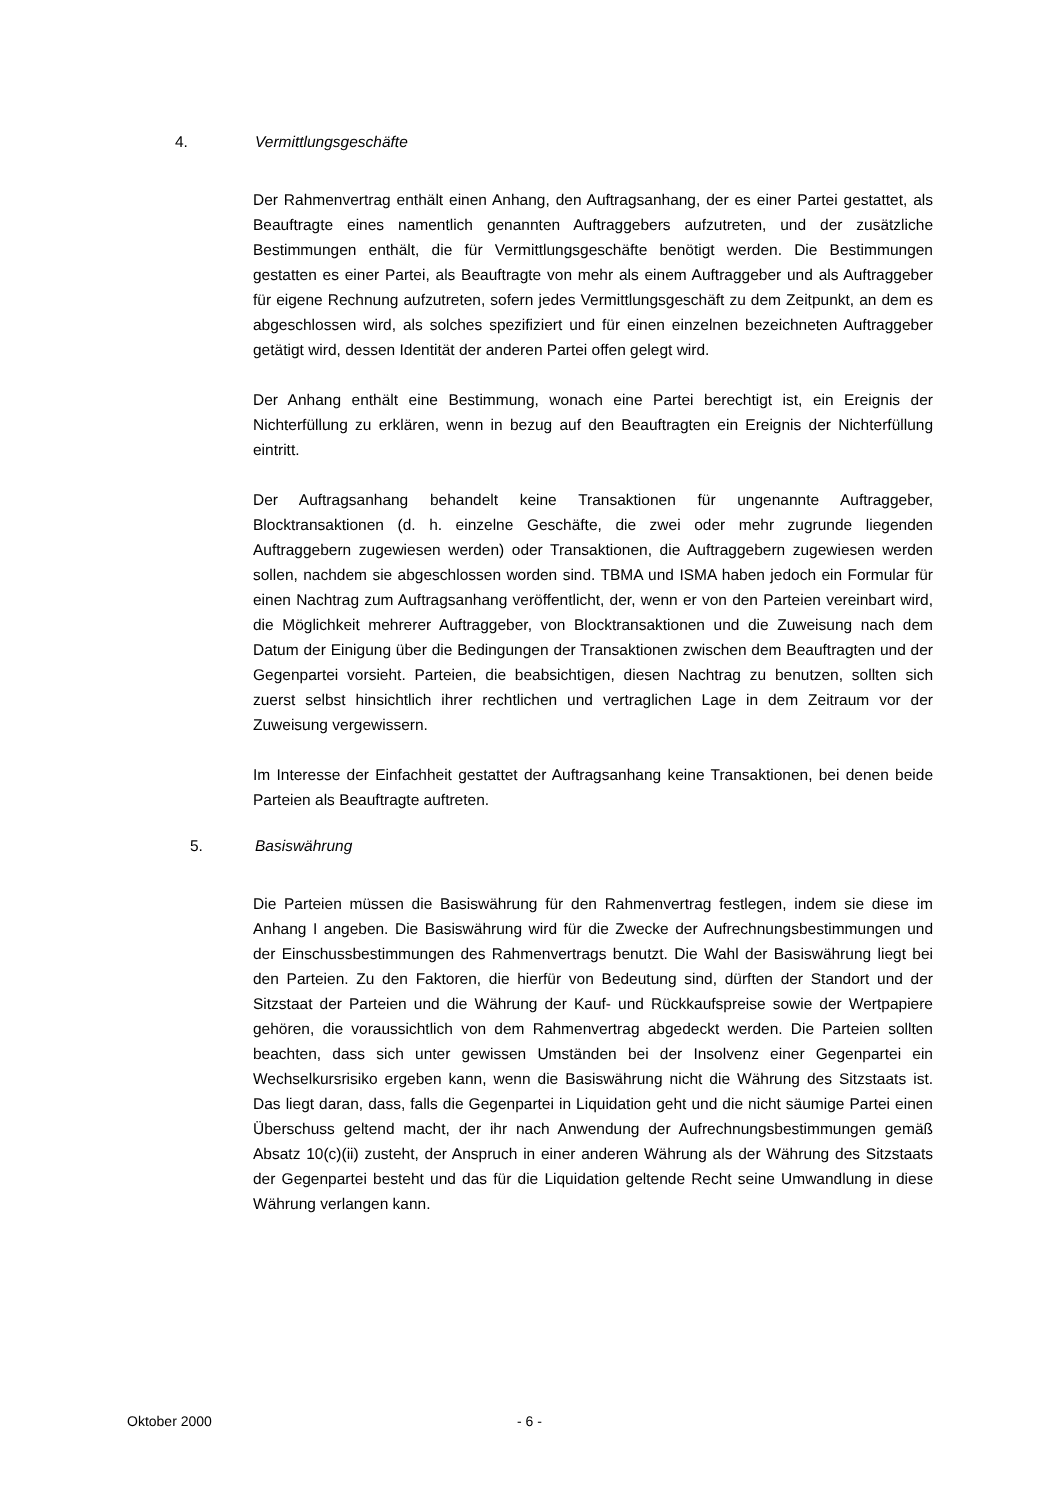4. Vermittlungsgeschäfte
Der Rahmenvertrag enthält einen Anhang, den Auftragsanhang, der es einer Partei gestattet, als Beauftragte eines namentlich genannten Auftraggebers aufzutreten, und der zusätzliche Bestimmungen enthält, die für Vermittlungsgeschäfte benötigt werden. Die Bestimmungen gestatten es einer Partei, als Beauftragte von mehr als einem Auftraggeber und als Auftraggeber für eigene Rechnung aufzutreten, sofern jedes Vermittlungsgeschäft zu dem Zeitpunkt, an dem es abgeschlossen wird, als solches spezifiziert und für einen einzelnen bezeichneten Auftraggeber getätigt wird, dessen Identität der anderen Partei offen gelegt wird.
Der Anhang enthält eine Bestimmung, wonach eine Partei berechtigt ist, ein Ereignis der Nichterfüllung zu erklären, wenn in bezug auf den Beauftragten ein Ereignis der Nichterfüllung eintritt.
Der Auftragsanhang behandelt keine Transaktionen für ungenannte Auftraggeber, Blocktransaktionen (d. h. einzelne Geschäfte, die zwei oder mehr zugrunde liegenden Auftraggebern zugewiesen werden) oder Transaktionen, die Auftraggebern zugewiesen werden sollen, nachdem sie abgeschlossen worden sind. TBMA und ISMA haben jedoch ein Formular für einen Nachtrag zum Auftragsanhang veröffentlicht, der, wenn er von den Parteien vereinbart wird, die Möglichkeit mehrerer Auftraggeber, von Blocktransaktionen und die Zuweisung nach dem Datum der Einigung über die Bedingungen der Transaktionen zwischen dem Beauftragten und der Gegenpartei vorsieht. Parteien, die beabsichtigen, diesen Nachtrag zu benutzen, sollten sich zuerst selbst hinsichtlich ihrer rechtlichen und vertraglichen Lage in dem Zeitraum vor der Zuweisung vergewissern.
Im Interesse der Einfachheit gestattet der Auftragsanhang keine Transaktionen, bei denen beide Parteien als Beauftragte auftreten.
5. Basiswährung
Die Parteien müssen die Basiswährung für den Rahmenvertrag festlegen, indem sie diese im Anhang I angeben. Die Basiswährung wird für die Zwecke der Aufrechnungsbestimmungen und der Einschussbestimmungen des Rahmenvertrags benutzt. Die Wahl der Basiswährung liegt bei den Parteien. Zu den Faktoren, die hierfür von Bedeutung sind, dürften der Standort und der Sitzstaat der Parteien und die Währung der Kauf- und Rückkaufspreise sowie der Wertpapiere gehören, die voraussichtlich von dem Rahmenvertrag abgedeckt werden. Die Parteien sollten beachten, dass sich unter gewissen Umständen bei der Insolvenz einer Gegenpartei ein Wechselkursrisiko ergeben kann, wenn die Basiswährung nicht die Währung des Sitzstaats ist. Das liegt daran, dass, falls die Gegenpartei in Liquidation geht und die nicht säumige Partei einen Überschuss geltend macht, der ihr nach Anwendung der Aufrechnungsbestimmungen gemäß Absatz 10(c)(ii) zusteht, der Anspruch in einer anderen Währung als der Währung des Sitzstaats der Gegenpartei besteht und das für die Liquidation geltende Recht seine Umwandlung in diese Währung verlangen kann.
Oktober 2000 - 6 -